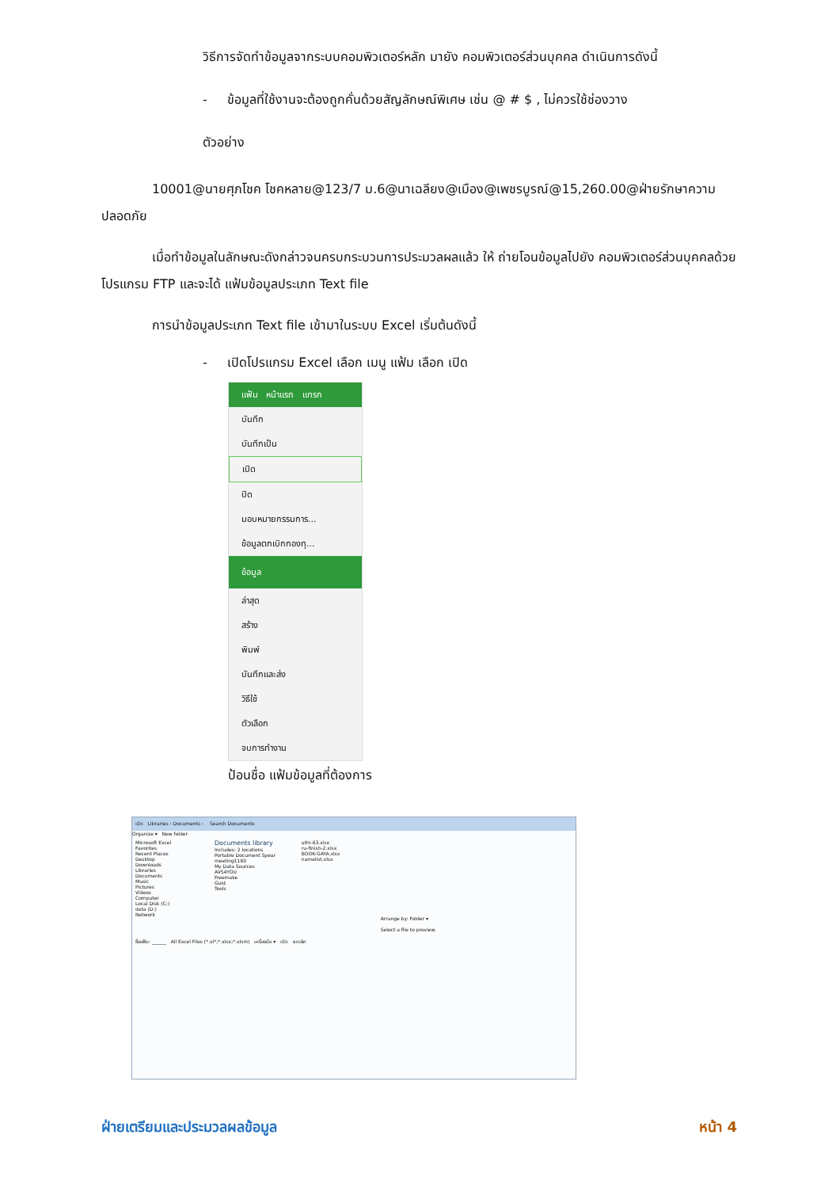วิธีการจัดทำข้อมูลจากระบบคอมพิวเตอร์หลัก มายัง คอมพิวเตอร์ส่วนบุคคล ดำเนินการดังนี้
- ข้อมูลที่ใช้งานจะต้องถูกคั่นด้วยสัญลักษณ์พิเศษ เช่น @ # $ , ไม่ควรใช้ช่องวาง
ตัวอย่าง
10001@นายศุภโชค โชคหลาย@123/7 ม.6@นาเฉลียง@เมือง@เพชรบูรณ์@15,260.00@ฝ่ายรักษาความปลอดภัย
เมื่อทำข้อมูลในลักษณะดังกล่าวจนครบกระบวนการประมวลผลแล้ว ให้ ถ่ายโอนข้อมูลไปยัง คอมพิวเตอร์ส่วนบุคคลด้วยโปรแกรม FTP และจะได้ แฟ้มข้อมูลประเภท Text file
การนำข้อมูลประเภท Text file เข้ามาในระบบ Excel เริ่มต้นดังนี้
- เปิดโปรแกรม Excel เลือก เมนู แฟ้ม เลือก เปิด
แฟ้ม หน้าแรก แทรก
บันทึก
บันทึกเป็น
เปิด
ปิด
มอบหมายกรรมการ...
ข้อมูลตกเบิกกองทุ...
ข้อมูล
ล่าสุด
สร้าง
พิมพ์
บันทึกและส่ง
วิธีใช้
ตัวเลือก
จบการทำงาน
ป้อนชื่อ แฟ้มข้อมูลที่ต้องการ
เปิด Libraries › Documents › Search Documents
Organize ▾ New folder
Microsoft Excel
Favorites
Recent Places
Desktop
Downloads
Libraries
Documents
Music
Pictures
Videos
Computer
Local Disk (C:)
data (D:)
Network
Documents library
Includes: 2 locations
Portable Document Spear
meeting1160
My Data Sources
AVS4YOU
Freemake
Guid
Tools
uthi-63.xlsx
ru-finish-2.xlsx
BOOK-GAYA.xlsx
namelist.xlsx
Arrange by: Folder ▾
Select a file to preview.
ชื่อแฟ้ม: ______ All Excel Files (*.xl*;*.xlsx;*.xlsm) เครื่องมือ ▾ เปิด ยกเลิก
ฝ่ายเตรียมและประมวลผลข้อมูล หน้า 4